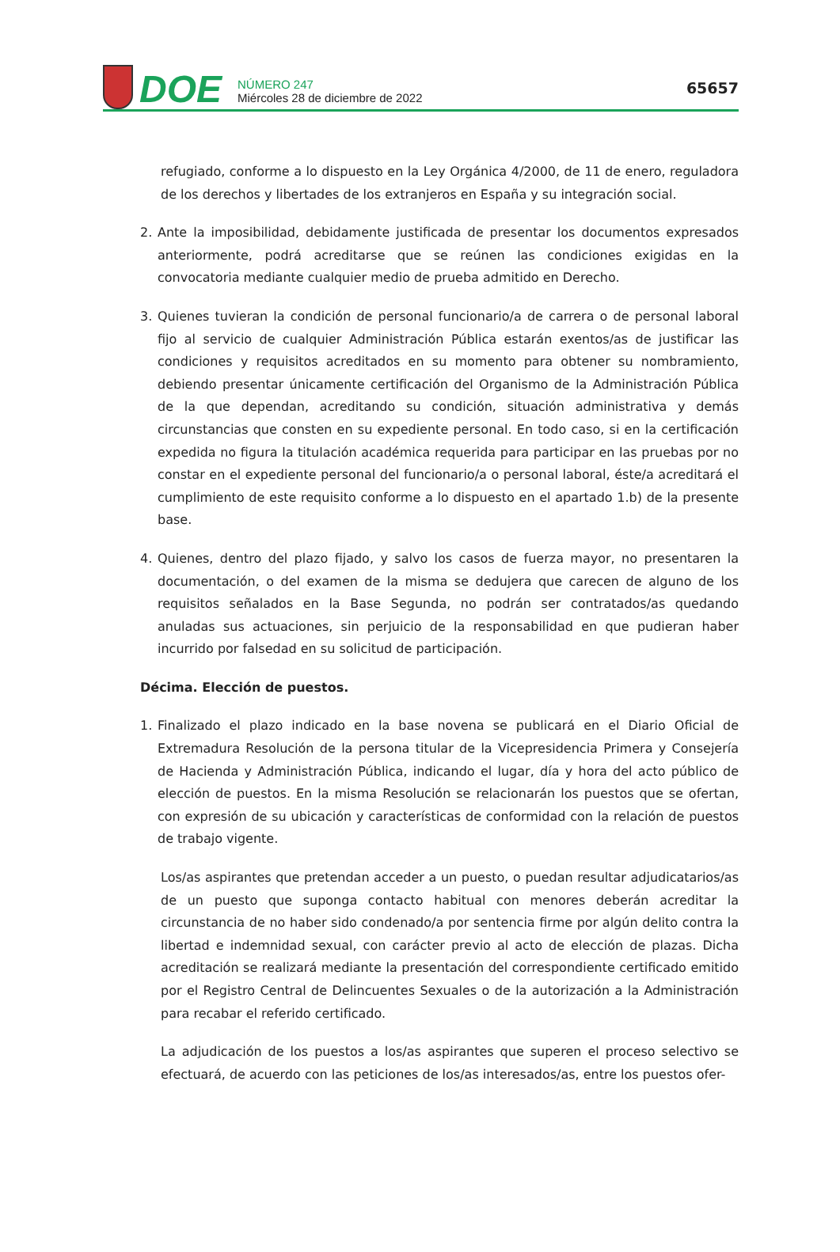DOE
NÚMERO 247
Miércoles 28 de diciembre de 2022
65657
refugiado, conforme a lo dispuesto en la Ley Orgánica 4/2000, de 11 de enero, reguladora de los derechos y libertades de los extranjeros en España y su integración social.
2. Ante la imposibilidad, debidamente justificada de presentar los documentos expresados anteriormente, podrá acreditarse que se reúnen las condiciones exigidas en la convocatoria mediante cualquier medio de prueba admitido en Derecho.
3. Quienes tuvieran la condición de personal funcionario/a de carrera o de personal laboral fijo al servicio de cualquier Administración Pública estarán exentos/as de justificar las condiciones y requisitos acreditados en su momento para obtener su nombramiento, debiendo presentar únicamente certificación del Organismo de la Administración Pública de la que dependan, acreditando su condición, situación administrativa y demás circunstancias que consten en su expediente personal. En todo caso, si en la certificación expedida no figura la titulación académica requerida para participar en las pruebas por no constar en el expediente personal del funcionario/a o personal laboral, éste/a acreditará el cumplimiento de este requisito conforme a lo dispuesto en el apartado 1.b) de la presente base.
4. Quienes, dentro del plazo fijado, y salvo los casos de fuerza mayor, no presentaren la documentación, o del examen de la misma se dedujera que carecen de alguno de los requisitos señalados en la Base Segunda, no podrán ser contratados/as quedando anuladas sus actuaciones, sin perjuicio de la responsabilidad en que pudieran haber incurrido por falsedad en su solicitud de participación.
Décima. Elección de puestos.
1. Finalizado el plazo indicado en la base novena se publicará en el Diario Oficial de Extremadura Resolución de la persona titular de la Vicepresidencia Primera y Consejería de Hacienda y Administración Pública, indicando el lugar, día y hora del acto público de elección de puestos. En la misma Resolución se relacionarán los puestos que se ofertan, con expresión de su ubicación y características de conformidad con la relación de puestos de trabajo vigente.
Los/as aspirantes que pretendan acceder a un puesto, o puedan resultar adjudicatarios/as de un puesto que suponga contacto habitual con menores deberán acreditar la circunstancia de no haber sido condenado/a por sentencia firme por algún delito contra la libertad e indemnidad sexual, con carácter previo al acto de elección de plazas. Dicha acreditación se realizará mediante la presentación del correspondiente certificado emitido por el Registro Central de Delincuentes Sexuales o de la autorización a la Administración para recabar el referido certificado.
La adjudicación de los puestos a los/as aspirantes que superen el proceso selectivo se efectuará, de acuerdo con las peticiones de los/as interesados/as, entre los puestos ofer-